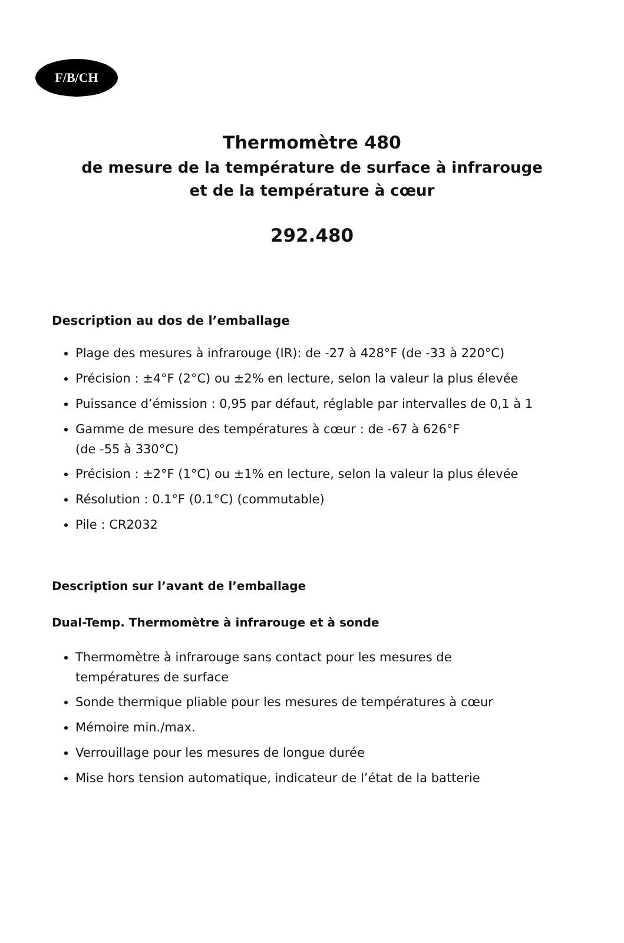F/B/CH
Thermomètre 480
de mesure de la température de surface à infrarouge
et de la température à cœur
292.480
Description au dos de l’emballage
Plage des mesures à infrarouge (IR): de -27 à 428°F (de -33 à 220°C)
Précision : ±4°F (2°C) ou ±2% en lecture, selon la valeur la plus élevée
Puissance d’émission : 0,95 par défaut, réglable par intervalles de 0,1 à 1
Gamme de mesure des températures à cœur : de -67 à 626°F
(de -55 à 330°C)
Précision : ±2°F (1°C) ou ±1% en lecture, selon la valeur la plus élevée
Résolution : 0.1°F (0.1°C) (commutable)
Pile : CR2032
Description sur l’avant de l’emballage
Dual-Temp. Thermomètre à infrarouge et à sonde
Thermomètre à infrarouge sans contact pour les mesures de
températures de surface
Sonde thermique pliable pour les mesures de températures à cœur
Mémoire min./max.
Verrouillage pour les mesures de longue durée
Mise hors tension automatique, indicateur de l’état de la batterie